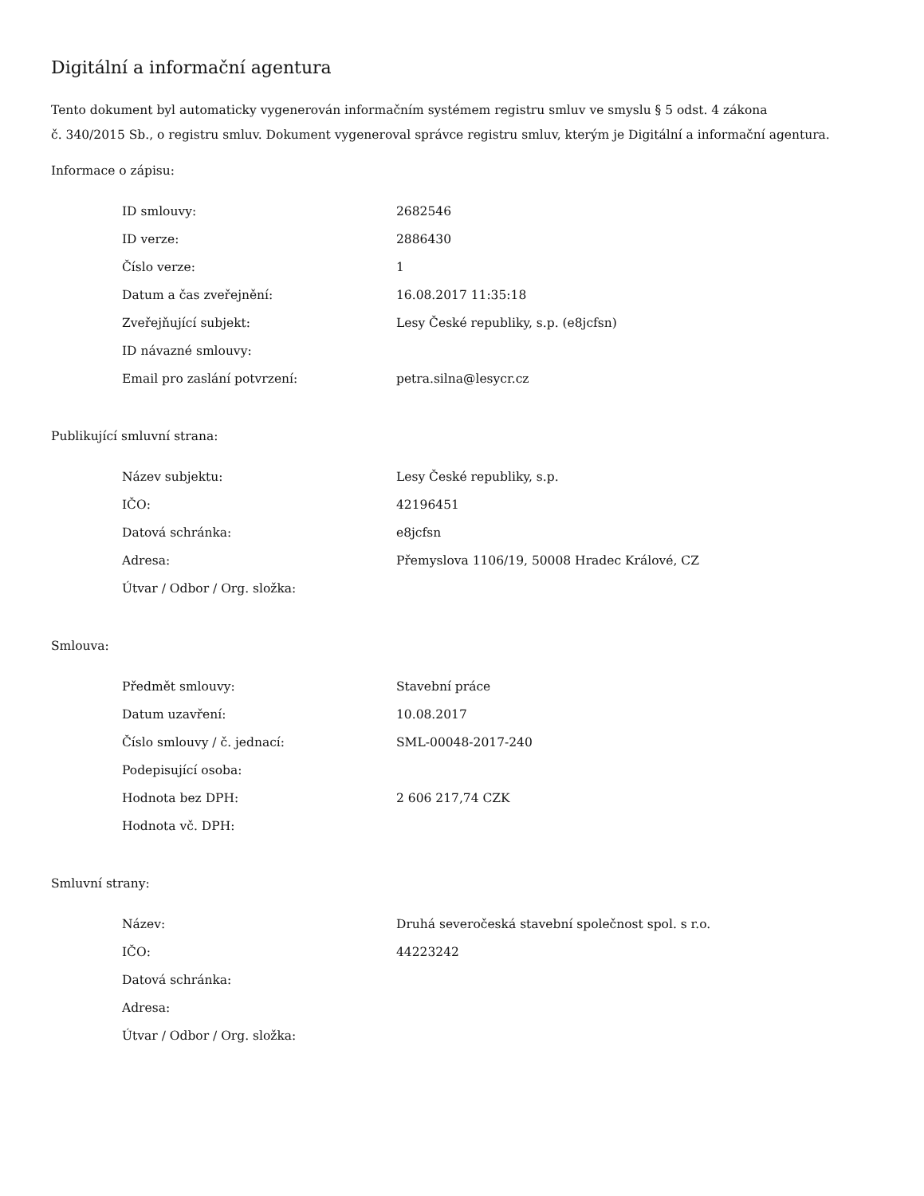Digitální a informační agentura
Tento dokument byl automaticky vygenerován informačním systémem registru smluv ve smyslu § 5 odst. 4 zákona
č. 340/2015 Sb., o registru smluv. Dokument vygeneroval správce registru smluv, kterým je Digitální a informační agentura.
Informace o zápisu:
| ID smlouvy: | 2682546 |
| ID verze: | 2886430 |
| Číslo verze: | 1 |
| Datum a čas zveřejnění: | 16.08.2017 11:35:18 |
| Zveřejňující subjekt: | Lesy České republiky, s.p. (e8jcfsn) |
| ID návazné smlouvy: | |
| Email pro zaslání potvrzení: | petra.silna@lesycr.cz |
Publikující smluvní strana:
| Název subjektu: | Lesy České republiky, s.p. |
| IČO: | 42196451 |
| Datová schránka: | e8jcfsn |
| Adresa: | Přemyslova 1106/19, 50008 Hradec Králové, CZ |
| Útvar / Odbor / Org. složka: | |
Smlouva:
| Předmět smlouvy: | Stavební práce |
| Datum uzavření: | 10.08.2017 |
| Číslo smlouvy / č. jednací: | SML-00048-2017-240 |
| Podepisující osoba: | |
| Hodnota bez DPH: | 2 606 217,74 CZK |
| Hodnota vč. DPH: | |
Smluvní strany:
| Název: | Druhá severočeská stavební společnost spol. s r.o. |
| IČO: | 44223242 |
| Datová schránka: | |
| Adresa: | |
| Útvar / Odbor / Org. složka: | |